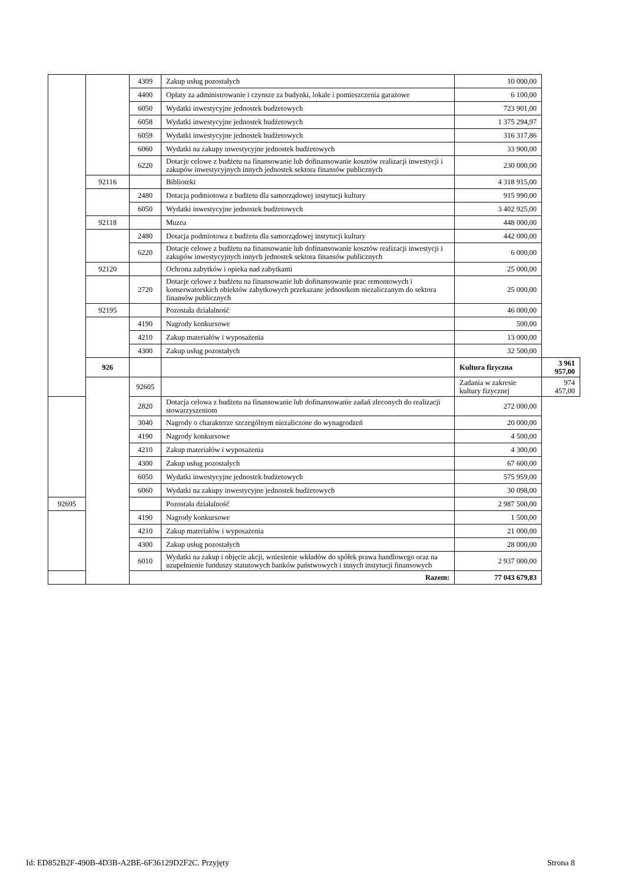| | | 4309 | Zakup usług pozostałych | 10 000,00 | |
| | | 4400 | Opłaty za administrowanie i czynsze za budynki, lokale i pomieszczenia garażowe | 6 100,00 | |
| | | 6050 | Wydatki inwestycyjne jednostek budżetowych | 723 901,00 | |
| | | 6058 | Wydatki inwestycyjne jednostek budżetowych | 1 375 294,97 | |
| | | 6059 | Wydatki inwestycyjne jednostek budżetowych | 316 317,86 | |
| | | 6060 | Wydatki na zakupy inwestycyjne jednostek budżetowych | 33 900,00 | |
| | | 6220 | Dotacje celowe z budżetu na finansowanie lub dofinansowanie kosztów realizacji inwestycji i zakupów inwestycyjnych innych jednostek sektora finansów publicznych | 230 000,00 | |
| | 92116 | | Biblioteki | 4 318 915,00 | |
| | | 2480 | Dotacja podmiotowa z budżetu dla samorządowej instytucji kultury | 915 990,00 | |
| | | 6050 | Wydatki inwestycyjne jednostek budżetowych | 3 402 925,00 | |
| | 92118 | | Muzea | 448 000,00 | |
| | | 2480 | Dotacja podmiotowa z budżetu dla samorządowej instytucji kultury | 442 000,00 | |
| | | 6220 | Dotacje celowe z budżetu na finansowanie lub dofinansowanie kosztów realizacji inwestycji i zakupów inwestycyjnych innych jednostek sektora finansów publicznych | 6 000,00 | |
| | 92120 | | Ochrona zabytków i opieka nad zabytkami | 25 000,00 | |
| | | 2720 | Dotacje celowe z budżetu na finansowanie lub dofinansowanie prac remontowych i konserwatorskich obiektów zabytkowych przekazane jednostkom niezaliczanym do sektora finansów publicznych | 25 000,00 | |
| | 92195 | | Pozostała działalność | 46 000,00 | |
| | | 4190 | Nagrody konkursowe | 500,00 | |
| | | 4210 | Zakup materiałów i wyposażenia | 13 000,00 | |
| | | 4300 | Zakup usług pozostałych | 32 500,00 | |
| | 926 | | | Kultura fizyczna | 3 961 957,00 |
| | | 92605 | | Zadania w zakresie kultury fizycznej | 974 457,00 |
| | | 2820 | Dotacja celowa z budżetu na finansowanie lub dofinansowanie zadań zleconych do realizacji stowarzyszeniom | 272 000,00 | |
| | | 3040 | Nagrody o charakterze szczególnym niezaliczone do wynagrodzeń | 20 000,00 | |
| | | 4190 | Nagrody konkursowe | 4 500,00 | |
| | | 4210 | Zakup materiałów i wyposażenia | 4 300,00 | |
| | | 4300 | Zakup usług pozostałych | 67 600,00 | |
| | | 6050 | Wydatki inwestycyjne jednostek budżetowych | 575 959,00 | |
| | | 6060 | Wydatki na zakupy inwestycyjne jednostek budżetowych | 30 098,00 | |
| 92695 | | | Pozostała działalność | 2 987 500,00 | |
| | | 4190 | Nagrody konkursowe | 1 500,00 | |
| | | 4210 | Zakup materiałów i wyposażenia | 21 000,00 | |
| | | 4300 | Zakup usług pozostałych | 28 000,00 | |
| | | 6010 | Wydatki na zakup i objęcie akcji, wniesienie wkładów do spółek prawa handlowego oraz na uzupełnienie funduszy statutowych banków państwowych i innych instytucji finansowych | 2 937 000,00 | |
| Razem: | | | | 77 043 679,83 | |
Id: ED852B2F-490B-4D3B-A2BE-6F36129D2F2C. Przyjęty Strona 8